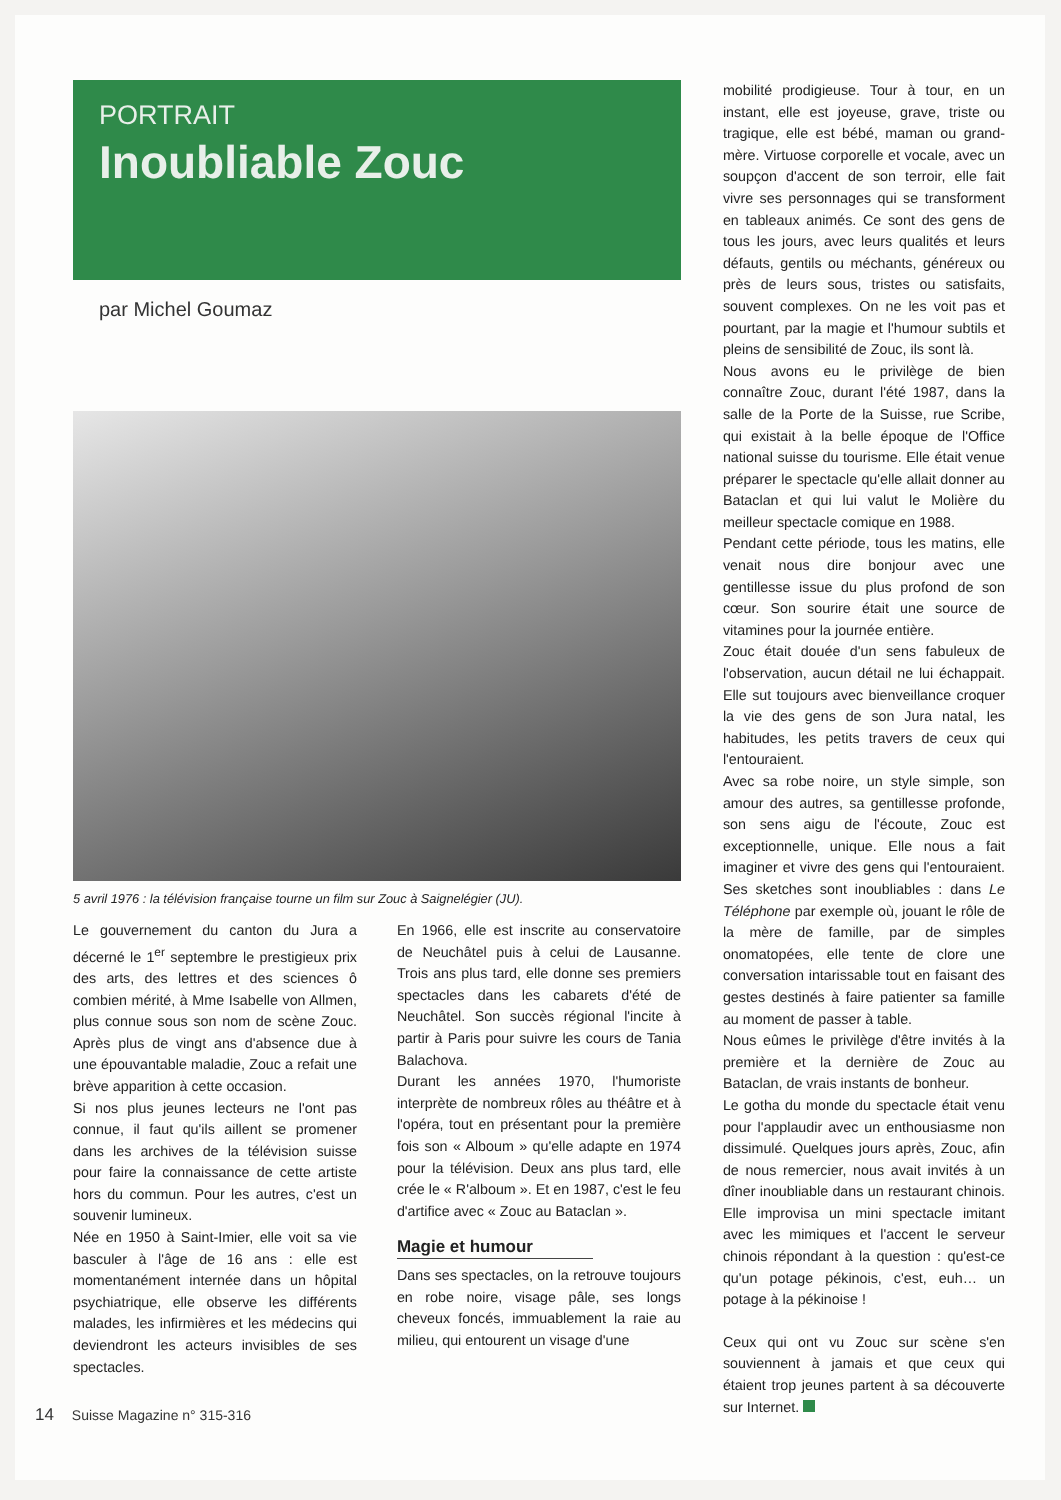PORTRAIT
Inoubliable Zouc
par Michel Goumaz
5 avril 1976 : la télévision française tourne un film sur Zouc à Saignelégier (JU).
Le gouvernement du canton du Jura a décerné le 1<sup>er</sup> septembre le prestigieux prix des arts, des lettres et des sciences ô combien mérité, à Mme Isabelle von Allmen, plus connue sous son nom de scène Zouc. Après plus de vingt ans d'absence due à une épouvantable maladie, Zouc a refait une brève apparition à cette occasion.
Si nos plus jeunes lecteurs ne l'ont pas connue, il faut qu'ils aillent se promener dans les archives de la télévision suisse pour faire la connaissance de cette artiste hors du commun. Pour les autres, c'est un souvenir lumineux.
Née en 1950 à Saint-Imier, elle voit sa vie basculer à l'âge de 16 ans : elle est momentanément internée dans un hôpital psychiatrique, elle observe les différents malades, les infirmières et les médecins qui deviendront les acteurs invisibles de ses spectacles.
En 1966, elle est inscrite au conservatoire de Neuchâtel puis à celui de Lausanne. Trois ans plus tard, elle donne ses premiers spectacles dans les cabarets d'été de Neuchâtel. Son succès régional l'incite à partir à Paris pour suivre les cours de Tania Balachova.
Durant les années 1970, l'humoriste interprète de nombreux rôles au théâtre et à l'opéra, tout en présentant pour la première fois son « Alboum » qu'elle adapte en 1974 pour la télévision. Deux ans plus tard, elle crée le « R'alboum ». Et en 1987, c'est le feu d'artifice avec « Zouc au Bataclan ».
Magie et humour
Dans ses spectacles, on la retrouve toujours en robe noire, visage pâle, ses longs cheveux foncés, immuablement la raie au milieu, qui entourent un visage d'une
mobilité prodigieuse. Tour à tour, en un instant, elle est joyeuse, grave, triste ou tragique, elle est bébé, maman ou grand-mère. Virtuose corporelle et vocale, avec un soupçon d'accent de son terroir, elle fait vivre ses personnages qui se transforment en tableaux animés. Ce sont des gens de tous les jours, avec leurs qualités et leurs défauts, gentils ou méchants, généreux ou près de leurs sous, tristes ou satisfaits, souvent complexes. On ne les voit pas et pourtant, par la magie et l'humour subtils et pleins de sensibilité de Zouc, ils sont là.
Nous avons eu le privilège de bien connaître Zouc, durant l'été 1987, dans la salle de la Porte de la Suisse, rue Scribe, qui existait à la belle époque de l'Office national suisse du tourisme. Elle était venue préparer le spectacle qu'elle allait donner au Bataclan et qui lui valut le Molière du meilleur spectacle comique en 1988.
Pendant cette période, tous les matins, elle venait nous dire bonjour avec une gentillesse issue du plus profond de son cœur. Son sourire était une source de vitamines pour la journée entière.
Zouc était douée d'un sens fabuleux de l'observation, aucun détail ne lui échappait. Elle sut toujours avec bienveillance croquer la vie des gens de son Jura natal, les habitudes, les petits travers de ceux qui l'entouraient.
Avec sa robe noire, un style simple, son amour des autres, sa gentillesse profonde, son sens aigu de l'écoute, Zouc est exceptionnelle, unique. Elle nous a fait imaginer et vivre des gens qui l'entouraient. Ses sketches sont inoubliables : dans Le Téléphone par exemple où, jouant le rôle de la mère de famille, par de simples onomatopées, elle tente de clore une conversation intarissable tout en faisant des gestes destinés à faire patienter sa famille au moment de passer à table.
Nous eûmes le privilège d'être invités à la première et la dernière de Zouc au Bataclan, de vrais instants de bonheur.
Le gotha du monde du spectacle était venu pour l'applaudir avec un enthousiasme non dissimulé. Quelques jours après, Zouc, afin de nous remercier, nous avait invités à un dîner inoubliable dans un restaurant chinois. Elle improvisa un mini spectacle imitant avec les mimiques et l'accent le serveur chinois répondant à la question : qu'est-ce qu'un potage pékinois, c'est, euh… un potage à la pékinoise !
Ceux qui ont vu Zouc sur scène s'en souviennent à jamais et que ceux qui étaient trop jeunes partent à sa découverte sur Internet.
14 Suisse Magazine n° 315-316